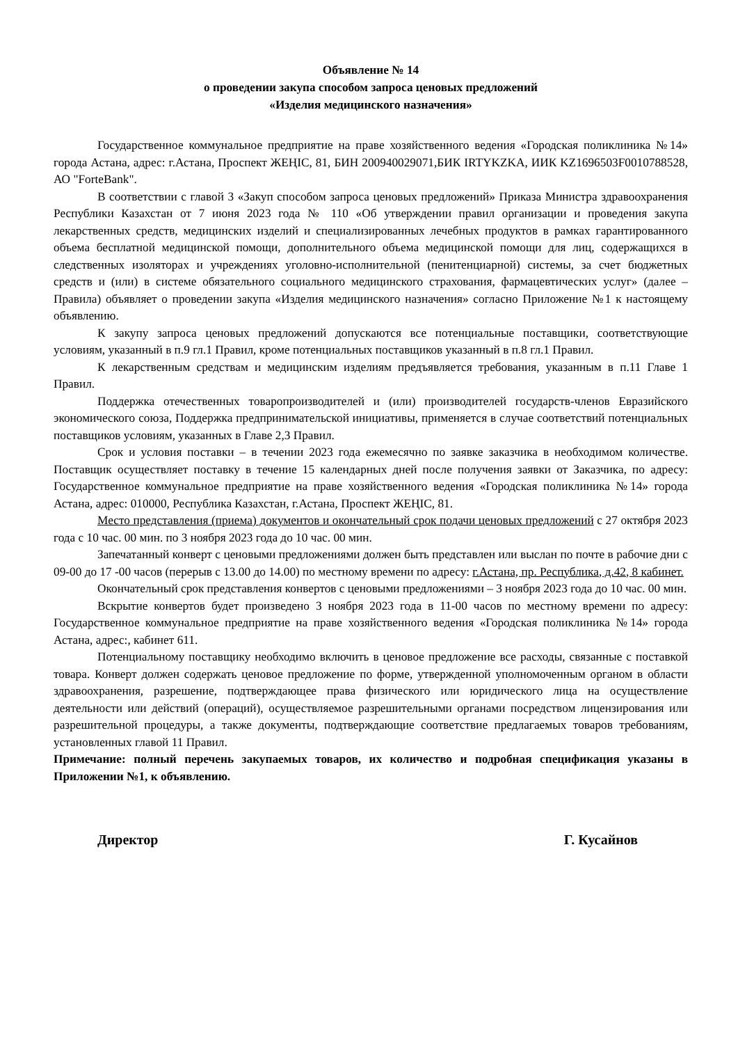Объявление № 14
о проведении закупа способом запроса ценовых предложений
«Изделия медицинского назначения»
Государственное коммунальное предприятие на праве хозяйственного ведения «Городская поликлиника №14» города Астана, адрес: г.Астана, Проспект ЖЕҢІС, 81, БИН 200940029071,БИК IRTYKZKA, ИИК KZ1696503F0010788528, АО "ForteBank".
В соответствии с главой 3 «Закуп способом запроса ценовых предложений» Приказа Министра здравоохранения Республики Казахстан от 7 июня 2023 года № 110 «Об утверждении правил организации и проведения закупа лекарственных средств, медицинских изделий и специализированных лечебных продуктов в рамках гарантированного объема бесплатной медицинской помощи, дополнительного объема медицинской помощи для лиц, содержащихся в следственных изоляторах и учреждениях уголовно-исполнительной (пенитенциарной) системы, за счет бюджетных средств и (или) в системе обязательного социального медицинского страхования, фармацевтических услуг» (далее – Правила) объявляет о проведении закупа «Изделия медицинского назначения» согласно Приложение №1 к настоящему объявлению.
К закупу запроса ценовых предложений допускаются все потенциальные поставщики, соответствующие условиям, указанный в п.9 гл.1 Правил, кроме потенциальных поставщиков указанный в п.8 гл.1 Правил.
К лекарственным средствам и медицинским изделиям предъявляется требования, указанным в п.11 Главе 1 Правил.
Поддержка отечественных товаропроизводителей и (или) производителей государств-членов Евразийского экономического союза, Поддержка предпринимательской инициативы, применяется в случае соответствий потенциальных поставщиков условиям, указанных в Главе 2,3 Правил.
Срок и условия поставки – в течении 2023 года ежемесячно по заявке заказчика в необходимом количестве. Поставщик осуществляет поставку в течение 15 календарных дней после получения заявки от Заказчика, по адресу: Государственное коммунальное предприятие на праве хозяйственного ведения «Городская поликлиника №14» города Астана, адрес: 010000, Республика Казахстан, г.Астана, Проспект ЖЕҢІС, 81.
Место представления (приема) документов и окончательный срок подачи ценовых предложений с 27 октября 2023 года с 10 час. 00 мин. по 3 ноября 2023 года до 10 час. 00 мин.
Запечатанный конверт с ценовыми предложениями должен быть представлен или выслан по почте в рабочие дни с 09-00 до 17 -00 часов (перерыв с 13.00 до 14.00) по местному времени по адресу: г.Астана, пр. Республика, д.42, 8 кабинет.
Окончательный срок представления конвертов с ценовыми предложениями – 3 ноября 2023 года до 10 час. 00 мин.
Вскрытие конвертов будет произведено 3 ноября 2023 года в 11-00 часов по местному времени по адресу: Государственное коммунальное предприятие на праве хозяйственного ведения «Городская поликлиника №14» города Астана, адрес:, кабинет 611.
Потенциальному поставщику необходимо включить в ценовое предложение все расходы, связанные с поставкой товара. Конверт должен содержать ценовое предложение по форме, утвержденной уполномоченным органом в области здравоохранения, разрешение, подтверждающее права физического или юридического лица на осуществление деятельности или действий (операций), осуществляемое разрешительными органами посредством лицензирования или разрешительной процедуры, а также документы, подтверждающие соответствие предлагаемых товаров требованиям, установленных главой 11 Правил.
Примечание: полный перечень закупаемых товаров, их количество и подробная спецификация указаны в Приложении №1, к объявлению.
Директор Г. Кусайнов